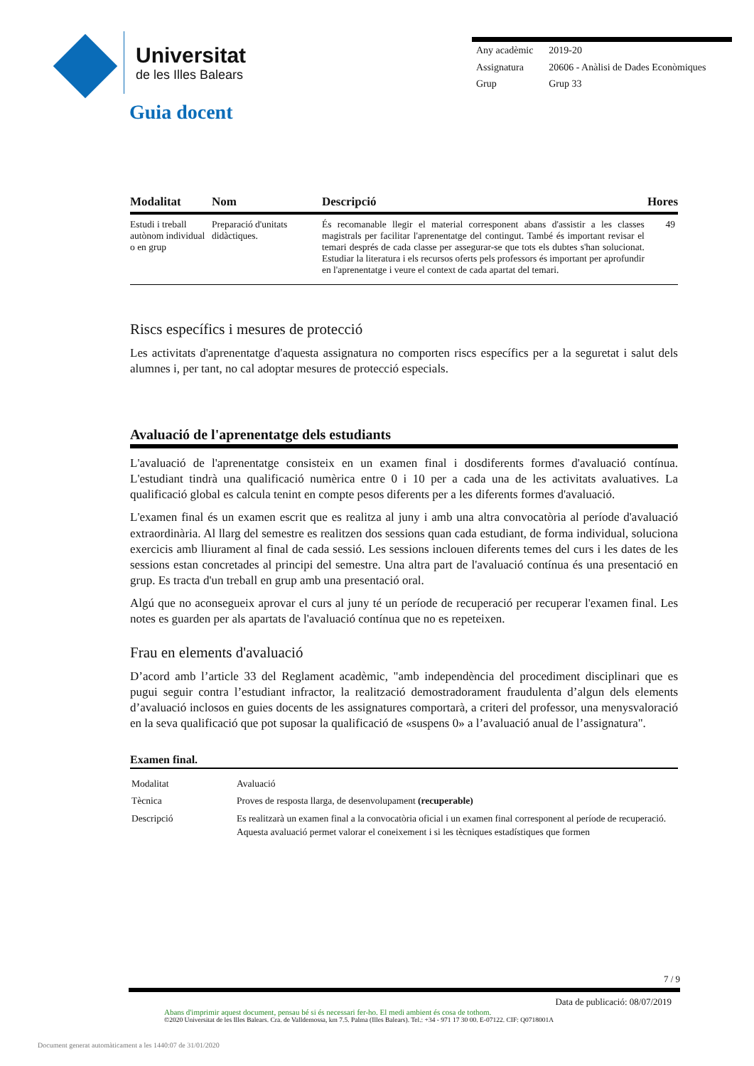Universitat
de les Illes Balears
| Any acadèmic | 2019-20 |
| Assignatura | 20606 - Anàlisi de Dades Econòmiques |
| Grup | Grup 33 |
Guia docent
| Modalitat | Nom | Descripció | Hores |
| --- | --- | --- | --- |
| Estudi i treball autònom individual o en grup | Preparació d'unitats didàctiques. | És recomanable llegir el material corresponent abans d'assistir a les classes magistrals per facilitar l'aprenentatge del contingut. També és important revisar el temari després de cada classe per assegurar-se que tots els dubtes s'han solucionat. Estudiar la literatura i els recursos oferts pels professors és important per aprofundir en l'aprenentatge i veure el context de cada apartat del temari. | 49 |
Riscs específics i mesures de protecció
Les activitats d'aprenentatge d'aquesta assignatura no comporten riscs específics per a la seguretat i salut dels alumnes i, per tant, no cal adoptar mesures de protecció especials.
Avaluació de l'aprenentatge dels estudiants
L'avaluació de l'aprenentatge consisteix en un examen final i dosdiferents formes d'avaluació contínua. L'estudiant tindrà una qualificació numèrica entre 0 i 10 per a cada una de les activitats avaluatives. La qualificació global es calcula tenint en compte pesos diferents per a les diferents formes d'avaluació.
L'examen final és un examen escrit que es realitza al juny i amb una altra convocatòria al període d'avaluació extraordinària. Al llarg del semestre es realitzen dos sessions quan cada estudiant, de forma individual, soluciona exercicis amb lliurament al final de cada sessió. Les sessions inclouen diferents temes del curs i les dates de les sessions estan concretades al principi del semestre. Una altra part de l'avaluació contínua és una presentació en grup. Es tracta d'un treball en grup amb una presentació oral.
Algú que no aconsegueix aprovar el curs al juny té un període de recuperació per recuperar l'examen final. Les notes es guarden per als apartats de l'avaluació contínua que no es repeteixen.
Frau en elements d'avaluació
D’acord amb l’article 33 del Reglament acadèmic, "amb independència del procediment disciplinari que es pugui seguir contra l’estudiant infractor, la realització demostradorament fraudulenta d’algun dels elements d’avaluació inclosos en guies docents de les assignatures comportarà, a criteri del professor, una menysvaloració en la seva qualificació que pot suposar la qualificació de «suspens 0» a l’avaluació anual de l’assignatura".
Examen final.
| Modalitat | Avaluació |
| Tècnica | Proves de resposta llarga, de desenvolupament (recuperable) |
| Descripció | Es realitzarà un examen final a la convocatòria oficial i un examen final corresponent al període de recuperació. Aquesta avaluació permet valorar el coneixement i si les tècniques estadístiques que formen |
7 / 9
Data de publicació: 08/07/2019
Abans d'imprimir aquest document, pensau bé si és necessari fer-ho. El medi ambient és cosa de tothom.
©2020 Universitat de les Illes Balears. Cra. de Valldemossa, km 7.5. Palma (Illes Balears). Tel.: +34 - 971 17 30 00. E-07122. CIF: Q0718001A
Document generat automàticament a les 1440:07 de 31/01/2020